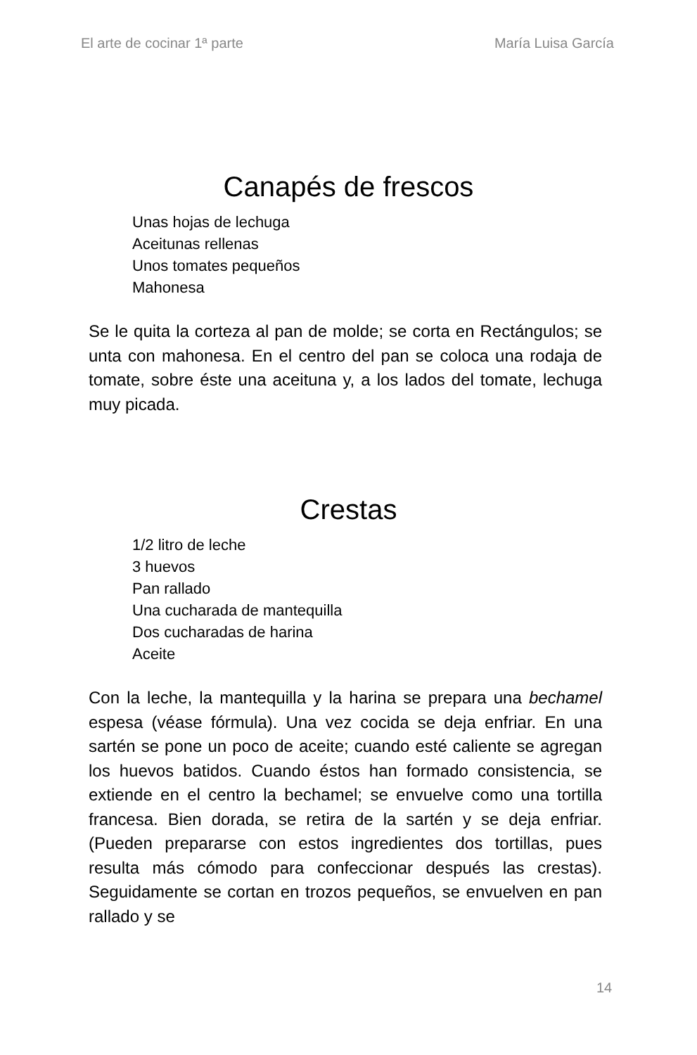El arte de cocinar 1ª parte María Luisa García
Canapés de frescos
Unas hojas de lechuga
Aceitunas rellenas
Unos tomates pequeños
Mahonesa
Se le quita la corteza al pan de molde; se corta en Rectángulos; se unta con mahonesa. En el centro del pan se coloca una rodaja de tomate, sobre éste una aceituna y, a los lados del tomate, lechuga muy picada.
Crestas
1/2 litro de leche
3 huevos
Pan rallado
Una cucharada de mantequilla
Dos cucharadas de harina
Aceite
Con la leche, la mantequilla y la harina se prepara una bechamel espesa (véase fórmula). Una vez cocida se deja enfriar. En una sartén se pone un poco de aceite; cuando esté caliente se agregan los huevos batidos. Cuando éstos han formado consistencia, se extiende en el centro la bechamel; se envuelve como una tortilla francesa. Bien dorada, se retira de la sartén y se deja enfriar. (Pueden prepararse con estos ingredientes dos tortillas, pues resulta más cómodo para confeccionar después las crestas). Seguidamente se cortan en trozos pequeños, se envuelven en pan rallado y se
14